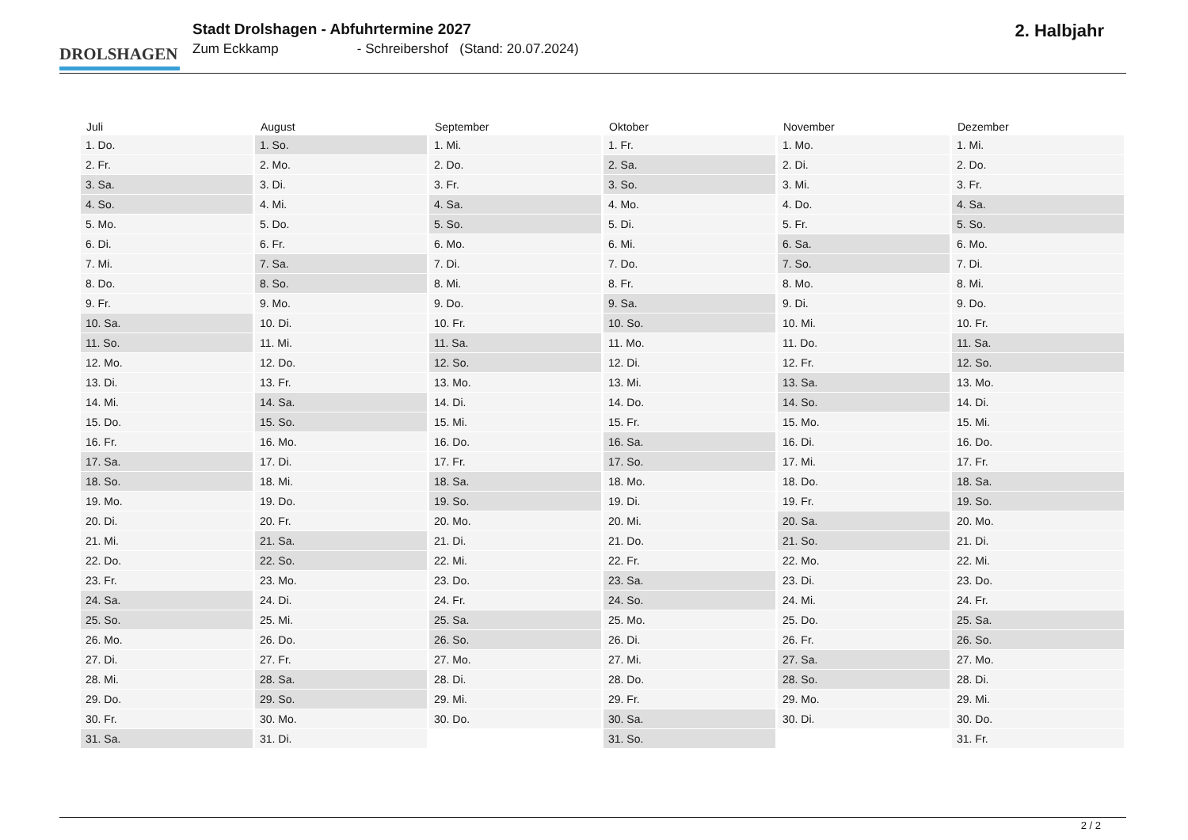DROLSHAGEN
Stadt Drolshagen - Abfuhrtermine 2027
Zum Eckkamp - Schreibershof (Stand: 20.07.2024)
2. Halbjahr
| Juli | August | September | Oktober | November | Dezember |
| --- | --- | --- | --- | --- | --- |
| 1. Do. | 1. So. | 1. Mi. | 1. Fr. | 1. Mo. | 1. Mi. |
| 2. Fr. | 2. Mo. | 2. Do. | 2. Sa. | 2. Di. | 2. Do. |
| 3. Sa. | 3. Di. | 3. Fr. | 3. So. | 3. Mi. | 3. Fr. |
| 4. So. | 4. Mi. | 4. Sa. | 4. Mo. | 4. Do. | 4. Sa. |
| 5. Mo. | 5. Do. | 5. So. | 5. Di. | 5. Fr. | 5. So. |
| 6. Di. | 6. Fr. | 6. Mo. | 6. Mi. | 6. Sa. | 6. Mo. |
| 7. Mi. | 7. Sa. | 7. Di. | 7. Do. | 7. So. | 7. Di. |
| 8. Do. | 8. So. | 8. Mi. | 8. Fr. | 8. Mo. | 8. Mi. |
| 9. Fr. | 9. Mo. | 9. Do. | 9. Sa. | 9. Di. | 9. Do. |
| 10. Sa. | 10. Di. | 10. Fr. | 10. So. | 10. Mi. | 10. Fr. |
| 11. So. | 11. Mi. | 11. Sa. | 11. Mo. | 11. Do. | 11. Sa. |
| 12. Mo. | 12. Do. | 12. So. | 12. Di. | 12. Fr. | 12. So. |
| 13. Di. | 13. Fr. | 13. Mo. | 13. Mi. | 13. Sa. | 13. Mo. |
| 14. Mi. | 14. Sa. | 14. Di. | 14. Do. | 14. So. | 14. Di. |
| 15. Do. | 15. So. | 15. Mi. | 15. Fr. | 15. Mo. | 15. Mi. |
| 16. Fr. | 16. Mo. | 16. Do. | 16. Sa. | 16. Di. | 16. Do. |
| 17. Sa. | 17. Di. | 17. Fr. | 17. So. | 17. Mi. | 17. Fr. |
| 18. So. | 18. Mi. | 18. Sa. | 18. Mo. | 18. Do. | 18. Sa. |
| 19. Mo. | 19. Do. | 19. So. | 19. Di. | 19. Fr. | 19. So. |
| 20. Di. | 20. Fr. | 20. Mo. | 20. Mi. | 20. Sa. | 20. Mo. |
| 21. Mi. | 21. Sa. | 21. Di. | 21. Do. | 21. So. | 21. Di. |
| 22. Do. | 22. So. | 22. Mi. | 22. Fr. | 22. Mo. | 22. Mi. |
| 23. Fr. | 23. Mo. | 23. Do. | 23. Sa. | 23. Di. | 23. Do. |
| 24. Sa. | 24. Di. | 24. Fr. | 24. So. | 24. Mi. | 24. Fr. |
| 25. So. | 25. Mi. | 25. Sa. | 25. Mo. | 25. Do. | 25. Sa. |
| 26. Mo. | 26. Do. | 26. So. | 26. Di. | 26. Fr. | 26. So. |
| 27. Di. | 27. Fr. | 27. Mo. | 27. Mi. | 27. Sa. | 27. Mo. |
| 28. Mi. | 28. Sa. | 28. Di. | 28. Do. | 28. So. | 28. Di. |
| 29. Do. | 29. So. | 29. Mi. | 29. Fr. | 29. Mo. | 29. Mi. |
| 30. Fr. | 30. Mo. | 30. Do. | 30. Sa. | 30. Di. | 30. Do. |
| 31. Sa. | 31. Di. | | 31. So. | | 31. Fr. |
2 / 2